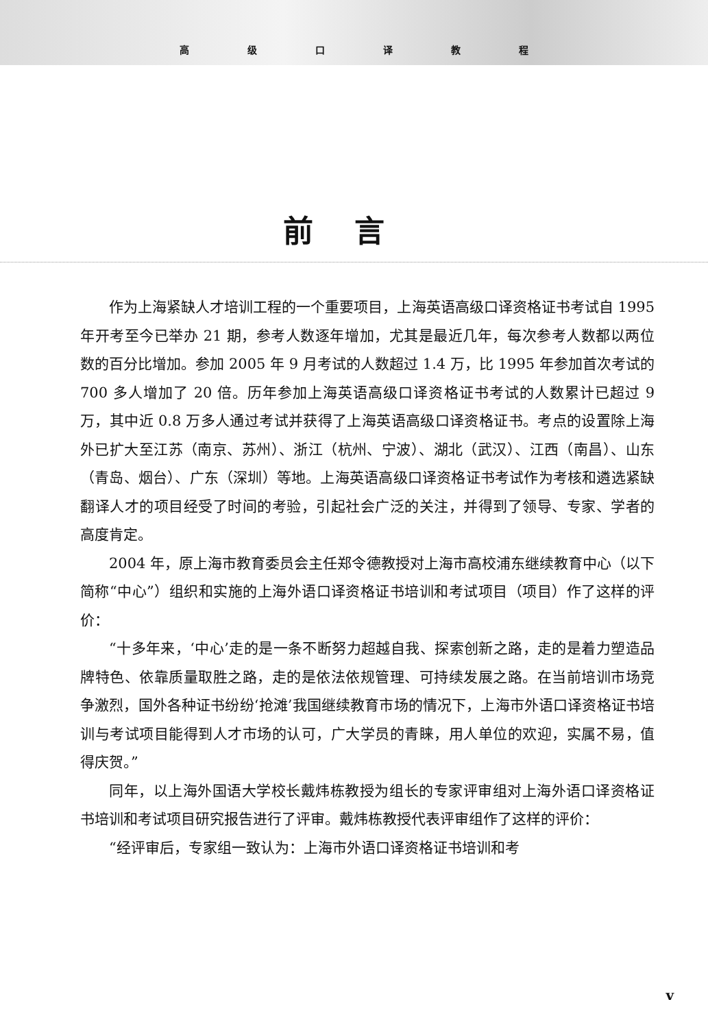高 级 口 译 教 程
前言
作为上海紧缺人才培训工程的一个重要项目，上海英语高级口译资格证书考试自 1995 年开考至今已举办 21 期，参考人数逐年增加，尤其是最近几年，每次参考人数都以两位数的百分比增加。参加 2005 年 9 月考试的人数超过 1.4 万，比 1995 年参加首次考试的 700 多人增加了 20 倍。历年参加上海英语高级口译资格证书考试的人数累计已超过 9 万，其中近 0.8 万多人通过考试并获得了上海英语高级口译资格证书。考点的设置除上海外已扩大至江苏（南京、苏州）、浙江（杭州、宁波）、湖北（武汉）、江西（南昌）、山东（青岛、烟台）、广东（深圳）等地。上海英语高级口译资格证书考试作为考核和遴选紧缺翻译人才的项目经受了时间的考验，引起社会广泛的关注，并得到了领导、专家、学者的高度肯定。
2004 年，原上海市教育委员会主任郑令德教授对上海市高校浦东继续教育中心（以下简称“中心”）组织和实施的上海外语口译资格证书培训和考试项目（项目）作了这样的评价：
“十多年来，‘中心’走的是一条不断努力超越自我、探索创新之路，走的是着力塑造品牌特色、依靠质量取胜之路，走的是依法依规管理、可持续发展之路。在当前培训市场竞争激烈，国外各种证书纷纷‘抢滩’我国继续教育市场的情况下，上海市外语口译资格证书培训与考试项目能得到人才市场的认可，广大学员的青睐，用人单位的欢迎，实属不易，值得庆贺。”
同年，以上海外国语大学校长戴炜栋教授为组长的专家评审组对上海外语口译资格证书培训和考试项目研究报告进行了评审。戴炜栋教授代表评审组作了这样的评价：
“经评审后，专家组一致认为：上海市外语口译资格证书培训和考
v